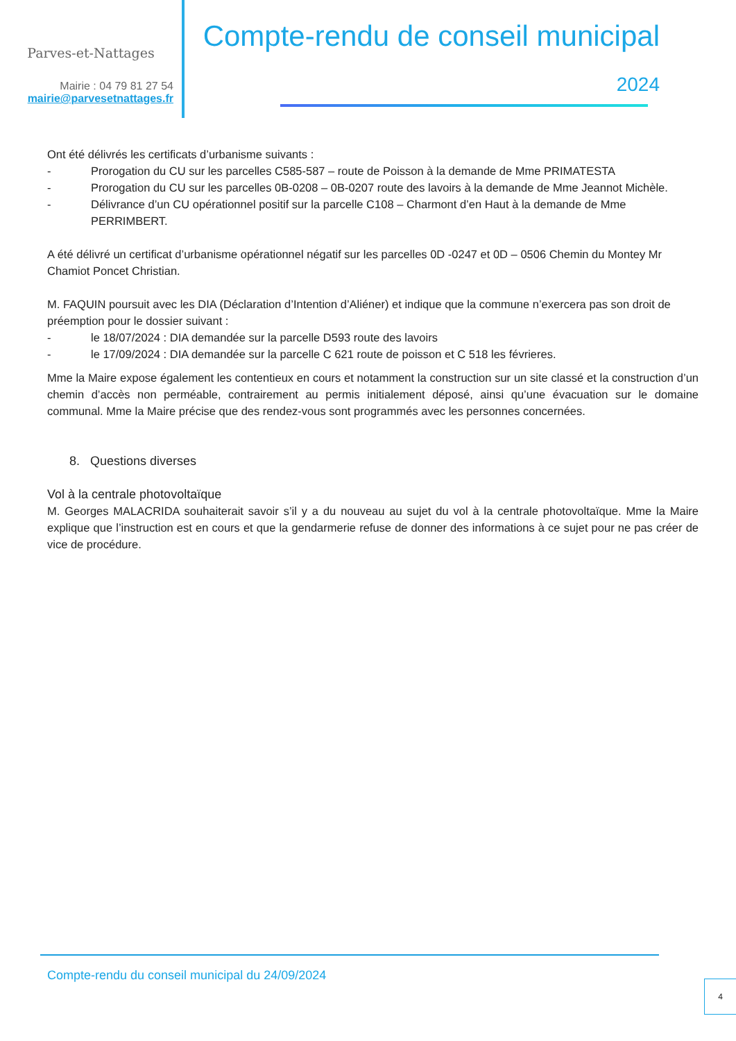Parves-et-Nattages
Mairie : 04 79 81 27 54
mairie@parvesetnattages.fr
Compte-rendu de conseil municipal
2024
Ont été délivrés les certificats d’urbanisme suivants :
- Prorogation du CU sur les parcelles C585-587 – route de Poisson à la demande de Mme PRIMATESTA
- Prorogation du CU sur les parcelles 0B-0208 – 0B-0207 route des lavoirs à la demande de Mme Jeannot Michèle.
- Délivrance d’un CU opérationnel positif sur la parcelle C108 – Charmont d’en Haut à la demande de Mme PERRIMBERT.
A été délivré un certificat d’urbanisme opérationnel négatif sur les parcelles 0D -0247 et 0D – 0506 Chemin du Montey Mr Chamiot Poncet Christian.
M. FAQUIN poursuit avec les DIA (Déclaration d’Intention d’Aliéner) et indique que la commune n’exercera pas son droit de préemption pour le dossier suivant :
- le 18/07/2024 : DIA demandée sur la parcelle D593 route des lavoirs
- le 17/09/2024 : DIA demandée sur la parcelle C 621 route de poisson et C 518 les février­es.
Mme la Maire expose également les contentieux en cours et notamment la construction sur un site classé et la construction d’un chemin d’accès non perméable, contrairement au permis initialement déposé, ainsi qu’une évacuation sur le domaine communal. Mme la Maire précise que des rendez-vous sont programmés avec les personnes concernées.
8. Questions diverses
Vol à la centrale photovoltaïque
M. Georges MALACRIDA souhaiterait savoir s’il y a du nouveau au sujet du vol à la centrale photovoltaïque. Mme la Maire explique que l’instruction est en cours et que la gendarmerie refuse de donner des informations à ce sujet pour ne pas créer de vice de procédure.
Compte-rendu du conseil municipal du 24/09/2024
4